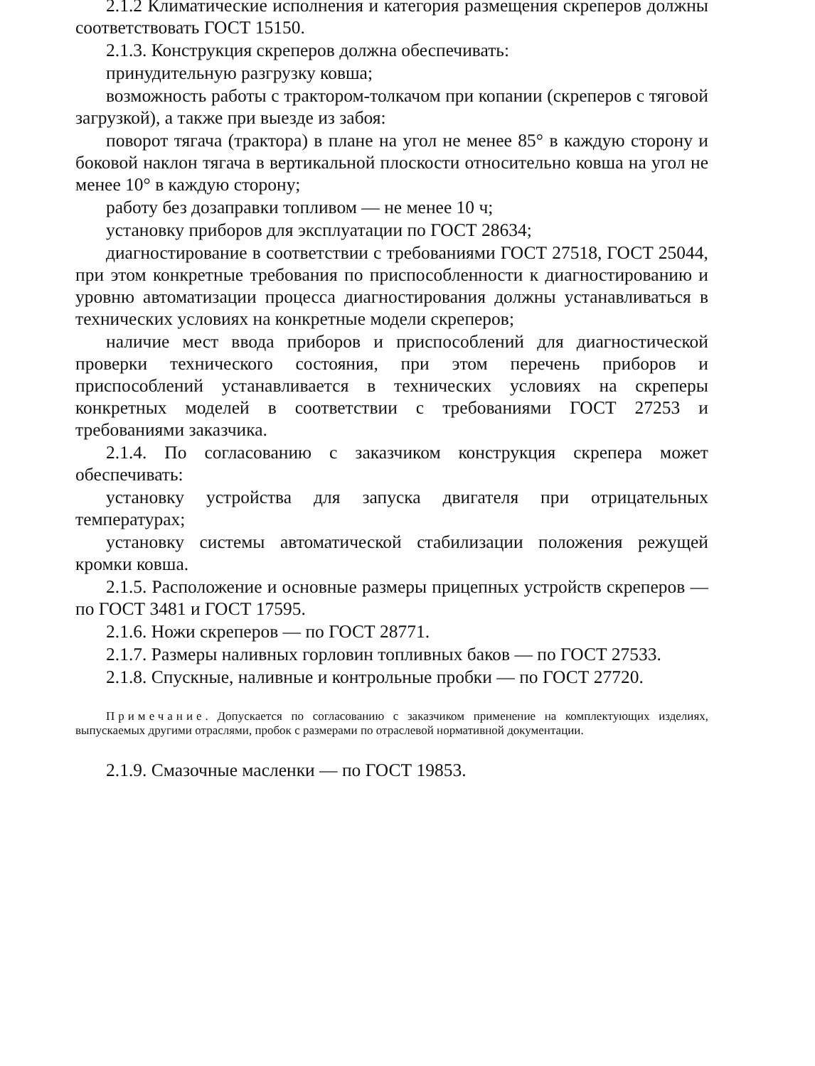2.1.2 Климатические исполнения и категория размещения скреперов должны соответствовать ГОСТ 15150.
2.1.3. Конструкция скреперов должна обеспечивать:
принудительную разгрузку ковша;
возможность работы с трактором-толкачом при копании (скреперов с тяговой загрузкой), а также при выезде из забоя:
поворот тягача (трактора) в плане на угол не менее 85° в каждую сторону и боковой наклон тягача в вертикальной плоскости относительно ковша на угол не менее 10° в каждую сторону;
работу без дозаправки топливом — не менее 10 ч;
установку приборов для эксплуатации по ГОСТ 28634;
диагностирование в соответствии с требованиями ГОСТ 27518, ГОСТ 25044, при этом конкретные требования по приспособленности к диагностированию и уровню автоматизации процесса диагностирования должны устанавливаться в технических условиях на конкретные модели скреперов;
наличие мест ввода приборов и приспособлений для диагностической проверки технического состояния, при этом перечень приборов и приспособлений устанавливается в технических условиях на скреперы конкретных моделей в соответствии с требованиями ГОСТ 27253 и требованиями заказчика.
2.1.4. По согласованию с заказчиком конструкция скрепера может обеспечивать:
установку устройства для запуска двигателя при отрицательных температурах;
установку системы автоматической стабилизации положения режущей кромки ковша.
2.1.5. Расположение и основные размеры прицепных устройств скреперов — по ГОСТ 3481 и ГОСТ 17595.
2.1.6. Ножи скреперов — по ГОСТ 28771.
2.1.7. Размеры наливных горловин топливных баков — по ГОСТ 27533.
2.1.8. Спускные, наливные и контрольные пробки — по ГОСТ 27720.
Примечание. Допускается по согласованию с заказчиком применение на комплектующих изделиях, выпускаемых другими отраслями, пробок с размерами по отраслевой нормативной документации.
2.1.9. Смазочные масленки — по ГОСТ 19853.